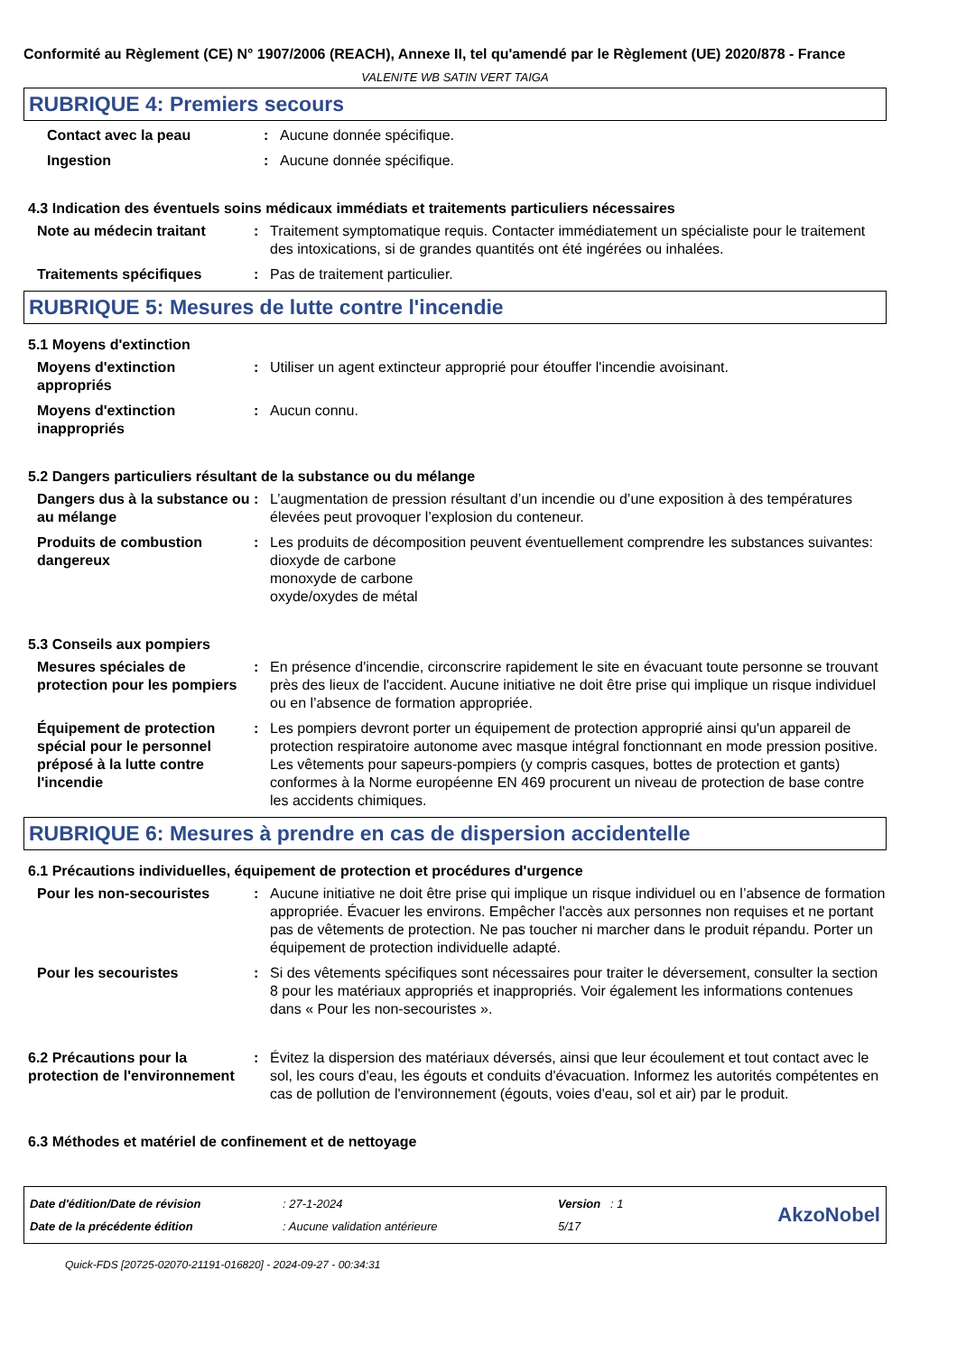Conformité au Règlement (CE) N° 1907/2006 (REACH), Annexe II, tel qu'amendé par le Règlement (UE) 2020/878 - France
VALENITE WB SATIN VERT TAIGA
RUBRIQUE 4: Premiers secours
Contact avec la peau : Aucune donnée spécifique.
Ingestion : Aucune donnée spécifique.
4.3 Indication des éventuels soins médicaux immédiats et traitements particuliers nécessaires
Note au médecin traitant : Traitement symptomatique requis. Contacter immédiatement un spécialiste pour le traitement des intoxications, si de grandes quantités ont été ingérées ou inhalées.
Traitements spécifiques : Pas de traitement particulier.
RUBRIQUE 5: Mesures de lutte contre l'incendie
5.1 Moyens d'extinction
Moyens d'extinction appropriés
: Utiliser un agent extincteur approprié pour étouffer l'incendie avoisinant.
Moyens d'extinction inappropriés
: Aucun connu.
5.2 Dangers particuliers résultant de la substance ou du mélange
Dangers dus à la substance ou au mélange
: L’augmentation de pression résultant d’un incendie ou d’une exposition à des températures élevées peut provoquer l’explosion du conteneur.
Produits de combustion dangereux
: Les produits de décomposition peuvent éventuellement comprendre les substances suivantes:
dioxyde de carbone
monoxyde de carbone
oxyde/oxydes de métal
5.3 Conseils aux pompiers
Mesures spéciales de protection pour les pompiers
: En présence d'incendie, circonscrire rapidement le site en évacuant toute personne se trouvant près des lieux de l'accident. Aucune initiative ne doit être prise qui implique un risque individuel ou en l’absence de formation appropriée.
Équipement de protection spécial pour le personnel préposé à la lutte contre l'incendie
: Les pompiers devront porter un équipement de protection approprié ainsi qu'un appareil de protection respiratoire autonome avec masque intégral fonctionnant en mode pression positive. Les vêtements pour sapeurs-pompiers (y compris casques, bottes de protection et gants) conformes à la Norme européenne EN 469 procurent un niveau de protection de base contre les accidents chimiques.
RUBRIQUE 6: Mesures à prendre en cas de dispersion accidentelle
6.1 Précautions individuelles, équipement de protection et procédures d'urgence
Pour les non-secouristes : Aucune initiative ne doit être prise qui implique un risque individuel ou en l’absence de formation appropriée. Évacuer les environs. Empêcher l'accès aux personnes non requises et ne portant pas de vêtements de protection. Ne pas toucher ni marcher dans le produit répandu. Porter un équipement de protection individuelle adapté.
Pour les secouristes : Si des vêtements spécifiques sont nécessaires pour traiter le déversement, consulter la section 8 pour les matériaux appropriés et inappropriés. Voir également les informations contenues dans « Pour les non-secouristes ».
6.2 Précautions pour la protection de l'environnement
: Évitez la dispersion des matériaux déversés, ainsi que leur écoulement et tout contact avec le sol, les cours d'eau, les égouts et conduits d'évacuation. Informez les autorités compétentes en cas de pollution de l'environnement (égouts, voies d'eau, sol et air) par le produit.
6.3 Méthodes et matériel de confinement et de nettoyage
Date d'édition/Date de révision
Date de la précédente édition
: 27-1-2024
: Aucune validation antérieure
Version : 1
5/17
AkzoNobel
Quick-FDS [20725-02070-21191-016820] - 2024-09-27 - 00:34:31